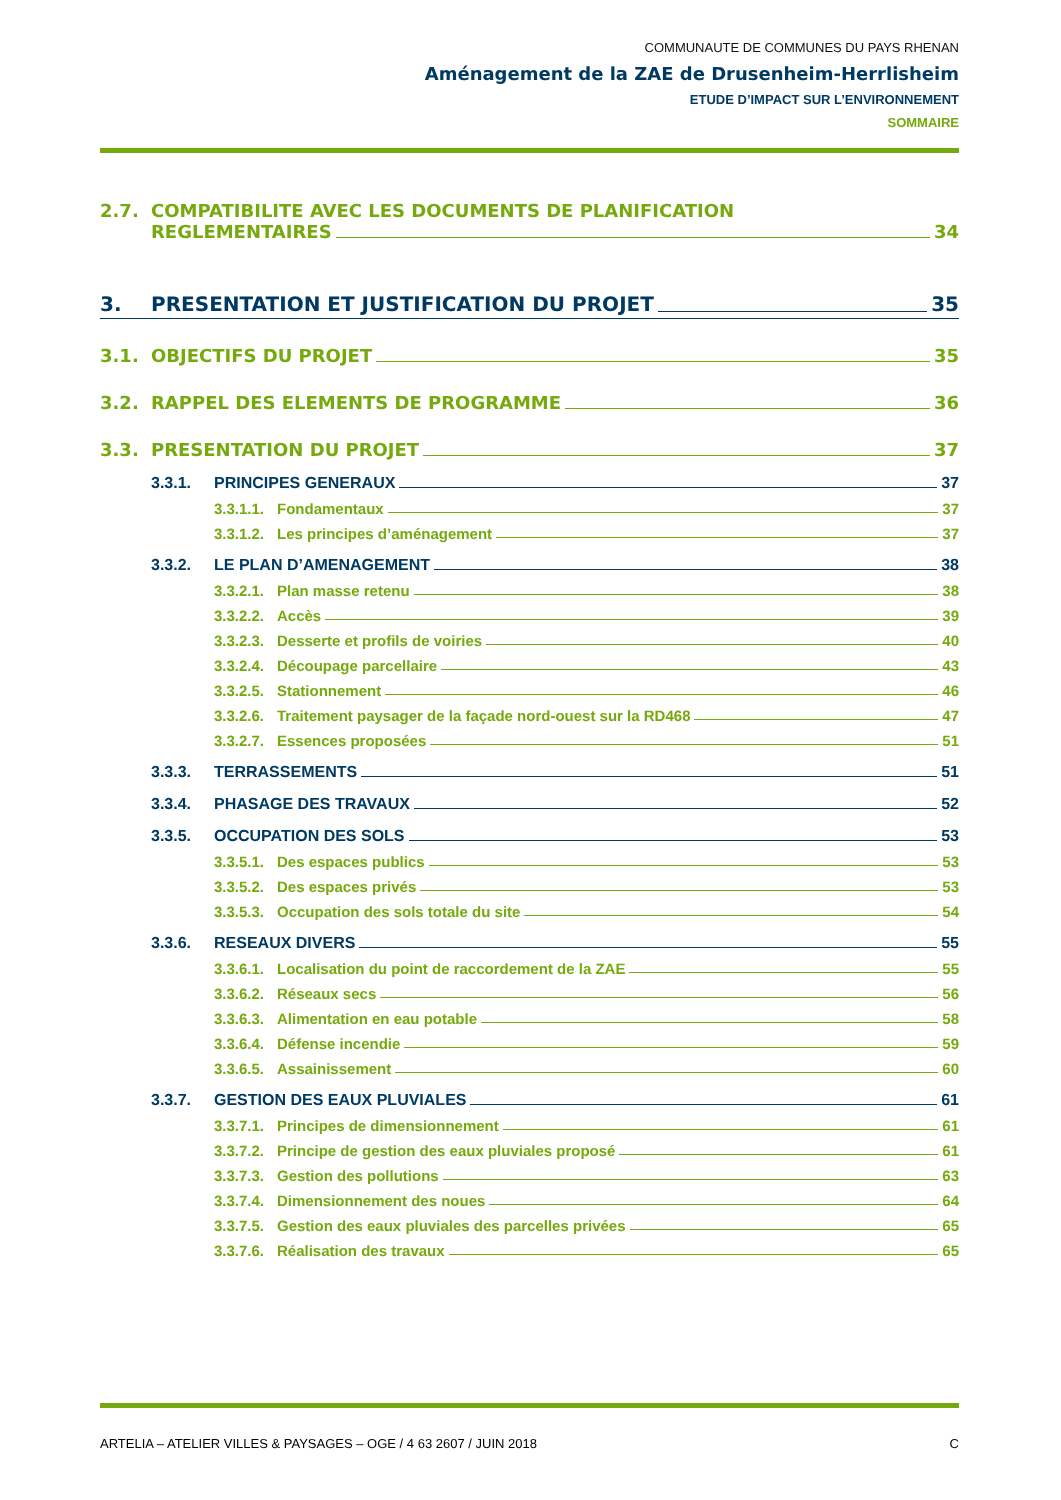COMMUNAUTE DE COMMUNES DU PAYS RHENAN
Aménagement de la ZAE de Drusenheim-Herrlisheim
ETUDE D’IMPACT SUR L’ENVIRONNEMENT
SOMMAIRE
2.7. COMPATIBILITE AVEC LES DOCUMENTS DE PLANIFICATION
REGLEMENTAIRES 34
3. PRESENTATION ET JUSTIFICATION DU PROJET 35
3.1. OBJECTIFS DU PROJET 35
3.2. RAPPEL DES ELEMENTS DE PROGRAMME 36
3.3. PRESENTATION DU PROJET 37
3.3.1. PRINCIPES GENERAUX 37
3.3.1.1. Fondamentaux 37
3.3.1.2. Les principes d’aménagement 37
3.3.2. LE PLAN D’AMENAGEMENT 38
3.3.2.1. Plan masse retenu 38
3.3.2.2. Accès 39
3.3.2.3. Desserte et profils de voiries 40
3.3.2.4. Découpage parcellaire 43
3.3.2.5. Stationnement 46
3.3.2.6. Traitement paysager de la façade nord-ouest sur la RD468 47
3.3.2.7. Essences proposées 51
3.3.3. TERRASSEMENTS 51
3.3.4. PHASAGE DES TRAVAUX 52
3.3.5. OCCUPATION DES SOLS 53
3.3.5.1. Des espaces publics 53
3.3.5.2. Des espaces privés 53
3.3.5.3. Occupation des sols totale du site 54
3.3.6. RESEAUX DIVERS 55
3.3.6.1. Localisation du point de raccordement de la ZAE 55
3.3.6.2. Réseaux secs 56
3.3.6.3. Alimentation en eau potable 58
3.3.6.4. Défense incendie 59
3.3.6.5. Assainissement 60
3.3.7. GESTION DES EAUX PLUVIALES 61
3.3.7.1. Principes de dimensionnement 61
3.3.7.2. Principe de gestion des eaux pluviales proposé 61
3.3.7.3. Gestion des pollutions 63
3.3.7.4. Dimensionnement des noues 64
3.3.7.5. Gestion des eaux pluviales des parcelles privées 65
3.3.7.6. Réalisation des travaux 65
ARTELIA – ATELIER VILLES & PAYSAGES – OGE / 4 63 2607 / JUIN 2018 C